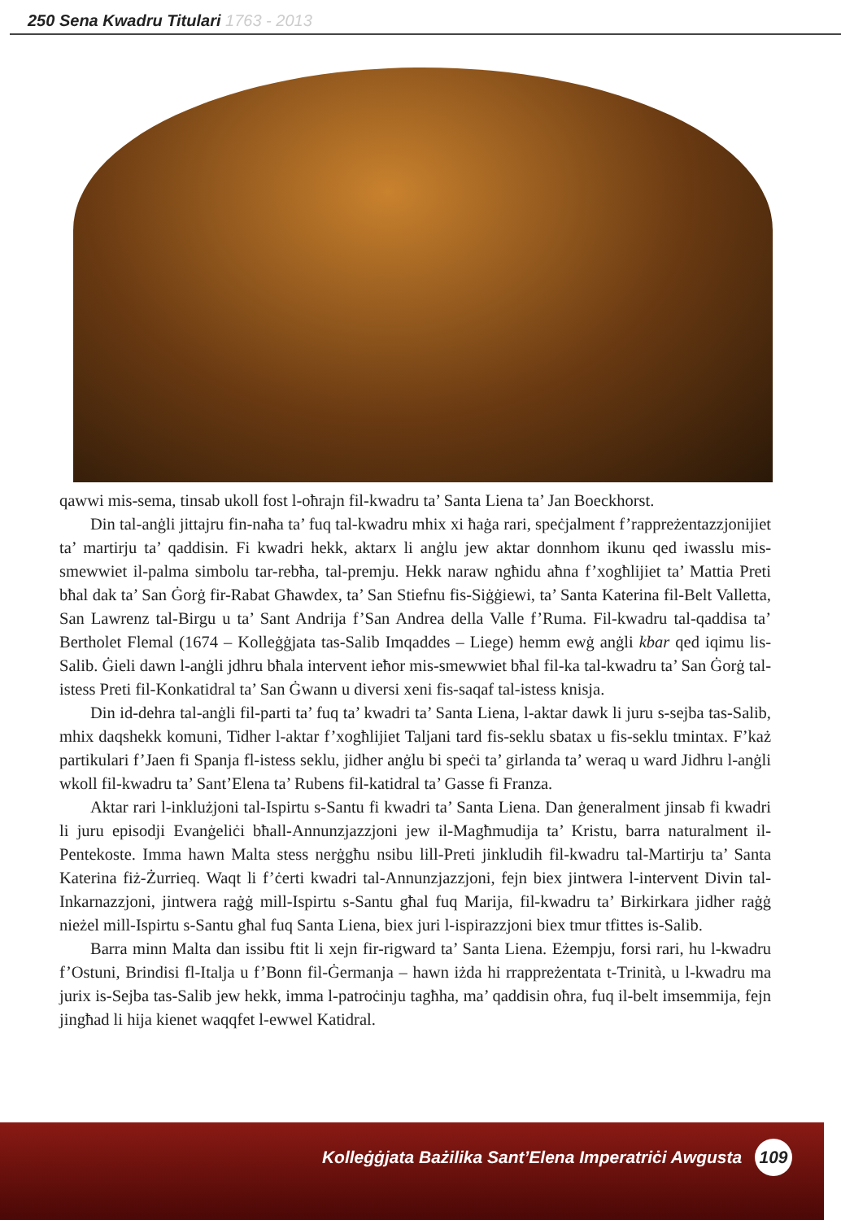250 Sena Kwadru Titulari 1763 - 2013
qawwi mis-sema, tinsab ukoll fost l-oħrajn fil-kwadru ta’ Santa Liena ta’ Jan Boeckhorst.
Din tal-anġli jittajru fin-naħa ta’ fuq tal-kwadru mhix xi ħaġa rari, speċjalment f’rappreżentazzjonijiet ta’ martirju ta’ qaddisin. Fi kwadri hekk, aktarx li anġlu jew aktar donnhom ikunu qed iwasslu mis-smewwiet il-palma simbolu tar-rebħa, tal-premju. Hekk naraw ngħidu aħna f’xogħlijiet ta’ Mattia Preti bħal dak ta’ San Ġorġ fir-Rabat Għawdex, ta’ San Stiefnu fis-Siġġiewi, ta’ Santa Katerina fil-Belt Valletta, San Lawrenz tal-Birgu u ta’ Sant Andrija f’San Andrea della Valle f’Ruma. Fil-kwadru tal-qaddisa ta’ Bertholet Flemal (1674 – Kolleġġjata tas-Salib Imqaddes – Liege) hemm ewġ anġli kbar qed iqimu lis-Salib. Ġieli dawn l-anġli jdhru bħala intervent ieħor mis-smewwiet bħal fil-ka tal-kwadru ta’ San Ġorġ tal-istess Preti fil-Konkatidral ta’ San Ġwann u diversi xeni fis-saqaf tal-istess knisja.
Din id-dehra tal-anġli fil-parti ta’ fuq ta’ kwadri ta’ Santa Liena, l-aktar dawk li juru s-sejba tas-Salib, mhix daqshekk komuni, Tidher l-aktar f’xogħlijiet Taljani tard fis-seklu sbatax u fis-seklu tmintax. F’każ partikulari f’Jaen fi Spanja fl-istess seklu, jidher anġlu bi speċi ta’ girlanda ta’ weraq u ward Jidhru l-anġli wkoll fil-kwadru ta’ Sant’Elena ta’ Rubens fil-katidral ta’ Gasse fi Franza.
Aktar rari l-inklużjoni tal-Ispirtu s-Santu fi kwadri ta’ Santa Liena. Dan ġeneralment jinsab fi kwadri li juru episodji Evanġeliċi bħall-Annunzjazzjoni jew il-Magħmudija ta’ Kristu, barra naturalment il-Pentekoste. Imma hawn Malta stess nerġgħu nsibu lill-Preti jinkludih fil-kwadru tal-Martirju ta’ Santa Katerina fiż-Żurrieq. Waqt li f’ċerti kwadri tal-Annunzjazzjoni, fejn biex jintwera l-intervent Divin tal-Inkarnazzjoni, jintwera raġġ mill-Ispirtu s-Santu għal fuq Marija, fil-kwadru ta’ Birkirkara jidher raġġ nieżel mill-Ispirtu s-Santu għal fuq Santa Liena, biex juri l-ispirazzjoni biex tmur tfittes is-Salib.
Barra minn Malta dan issibu ftit li xejn fir-rigward ta’ Santa Liena. Eżempju, forsi rari, hu l-kwadru f’Ostuni, Brindisi fl-Italja u f’Bonn fil-Ġermanja – hawn iżda hi rrappreżentata t-Trinità, u l-kwadru ma jurix is-Sejba tas-Salib jew hekk, imma l-patroċinju tagħha, ma’ qaddisin oħra, fuq il-belt imsemmija, fejn jingħad li hija kienet waqqfet l-ewwel Katidral.
Kolleġġjata Bażilika Sant’Elena Imperatriċi Awgusta 109